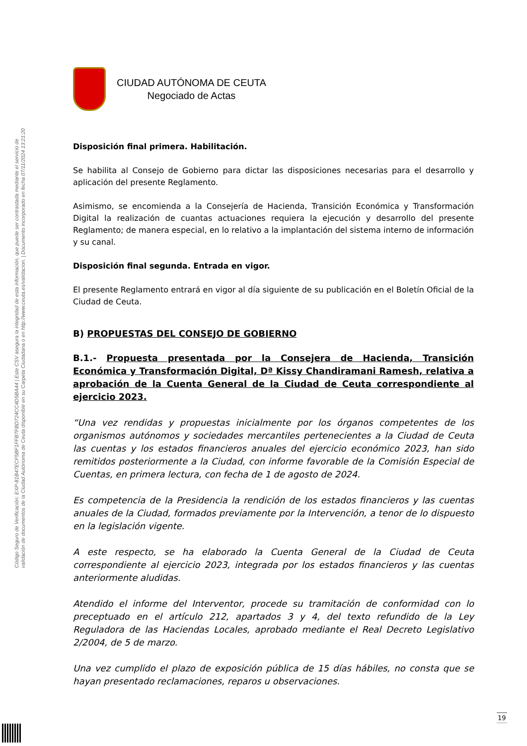Código Seguro de Verificación: EXP-81B47ECF5BF1FFB7FBD724CC4D5BA44 | Este CSV asegura la integridad de esta información, que puede ser contrastada mediante el servicio de
validación de documentos de la Ciudad Autónoma de Ceuta disponible en su Carpeta Ciudadana o en http://www.ceuta.es/validacion. | Documento incorporado en fecha 07/11/2024 13:21:20
CIUDAD AUTÓNOMA DE CEUTA
Negociado de Actas
Disposición final primera. Habilitación.
Se habilita al Consejo de Gobierno para dictar las disposiciones necesarias para el desarrollo y aplicación del presente Reglamento.
Asimismo, se encomienda a la Consejería de Hacienda, Transición Económica y Transformación Digital la realización de cuantas actuaciones requiera la ejecución y desarrollo del presente Reglamento; de manera especial, en lo relativo a la implantación del sistema interno de información y su canal.
Disposición final segunda. Entrada en vigor.
El presente Reglamento entrará en vigor al día siguiente de su publicación en el Boletín Oficial de la Ciudad de Ceuta.
B) PROPUESTAS DEL CONSEJO DE GOBIERNO
B.1.- Propuesta presentada por la Consejera de Hacienda, Transición Económica y Transformación Digital, Dª Kissy Chandiramani Ramesh, relativa a aprobación de la Cuenta General de la Ciudad de Ceuta correspondiente al ejercicio 2023.
“Una vez rendidas y propuestas inicialmente por los órganos competentes de los organismos autónomos y sociedades mercantiles pertenecientes a la Ciudad de Ceuta las cuentas y los estados financieros anuales del ejercicio económico 2023, han sido remitidos posteriormente a la Ciudad, con informe favorable de la Comisión Especial de Cuentas, en primera lectura, con fecha de 1 de agosto de 2024.
Es competencia de la Presidencia la rendición de los estados financieros y las cuentas anuales de la Ciudad, formados previamente por la Intervención, a tenor de lo dispuesto en la legislación vigente.
A este respecto, se ha elaborado la Cuenta General de la Ciudad de Ceuta correspondiente al ejercicio 2023, integrada por los estados financieros y las cuentas anteriormente aludidas.
Atendido el informe del Interventor, procede su tramitación de conformidad con lo preceptuado en el artículo 212, apartados 3 y 4, del texto refundido de la Ley Reguladora de las Haciendas Locales, aprobado mediante el Real Decreto Legislativo 2/2004, de 5 de marzo.
Una vez cumplido el plazo de exposición pública de 15 días hábiles, no consta que se hayan presentado reclamaciones, reparos u observaciones.
19